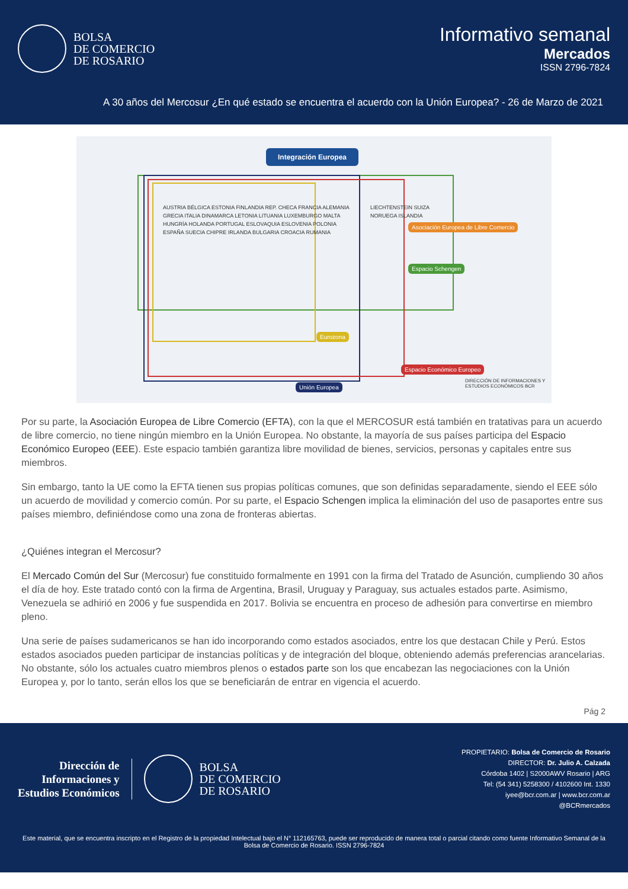BOLSA
DE COMERCIO
DE ROSARIO
Informativo semanal
Mercados
ISSN 2796-7824
A 30 años del Mercosur ¿En qué estado se encuentra el acuerdo con la Unión Europea? - 26 de Marzo de 2021
Integración Europea
Espacio Schengen
Asociación Europea de Libre Comercio
Espacio Económico Europeo
Eurozona
Unión Europea
AUSTRIA BÉLGICA ESTONIA FINLANDIA REP. CHECA FRANCIA ALEMANIA GRECIA ITALIA DINAMARCA LETONIA LITUANIA LUXEMBURGO MALTA HUNGRÍA HOLANDA PORTUGAL ESLOVAQUIA ESLOVENIA POLONIA ESPAÑA SUECIA CHIPRE IRLANDA BULGARIA CROACIA RUMANIA LIECHTENSTEIN SUIZA NORUEGA ISLANDIA
DIRECCIÓN DE INFORMACIONES Y ESTUDIOS ECONÓMICOS BCR
Por su parte, la Asociación Europea de Libre Comercio (EFTA), con la que el MERCOSUR está también en tratativas para un acuerdo de libre comercio, no tiene ningún miembro en la Unión Europea. No obstante, la mayoría de sus países participa del Espacio Económico Europeo (EEE). Este espacio también garantiza libre movilidad de bienes, servicios, personas y capitales entre sus miembros.
Sin embargo, tanto la UE como la EFTA tienen sus propias políticas comunes, que son definidas separadamente, siendo el EEE sólo un acuerdo de movilidad y comercio común. Por su parte, el Espacio Schengen implica la eliminación del uso de pasaportes entre sus países miembro, definiéndose como una zona de fronteras abiertas.
¿Quiénes integran el Mercosur?
El Mercado Común del Sur (Mercosur) fue constituido formalmente en 1991 con la firma del Tratado de Asunción, cumpliendo 30 años el día de hoy. Este tratado contó con la firma de Argentina, Brasil, Uruguay y Paraguay, sus actuales estados parte. Asimismo, Venezuela se adhirió en 2006 y fue suspendida en 2017. Bolivia se encuentra en proceso de adhesión para convertirse en miembro pleno.
Una serie de países sudamericanos se han ido incorporando como estados asociados, entre los que destacan Chile y Perú. Estos estados asociados pueden participar de instancias políticas y de integración del bloque, obteniendo además preferencias arancelarias. No obstante, sólo los actuales cuatro miembros plenos o estados parte son los que encabezan las negociaciones con la Unión Europea y, por lo tanto, serán ellos los que se beneficiarán de entrar en vigencia el acuerdo.
Pág 2
Dirección de
Informaciones y
Estudios Económicos
BOLSA
DE COMERCIO
DE ROSARIO
PROPIETARIO: Bolsa de Comercio de Rosario
DIRECTOR: Dr. Julio A. Calzada
Córdoba 1402 | S2000AWV Rosario | ARG
Tel: (54 341) 5258300 / 4102600 Int. 1330
iyee@bcr.com.ar | www.bcr.com.ar
@BCRmercados
Este material, que se encuentra inscripto en el Registro de la propiedad Intelectual bajo el N° 112165763, puede ser reproducido de manera total o parcial citando como fuente Informativo Semanal de la Bolsa de Comercio de Rosario. ISSN 2796-7824